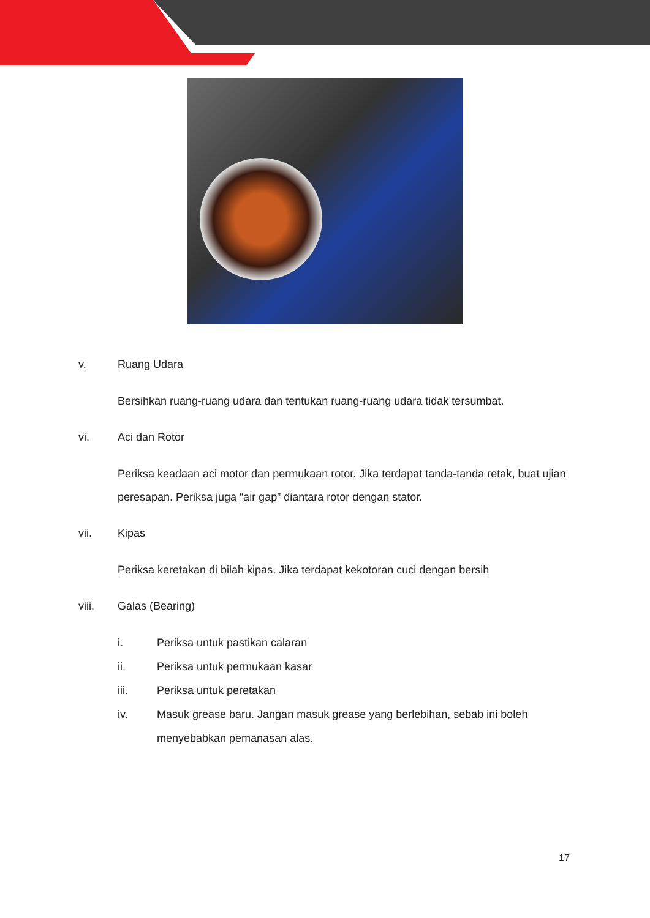v. Ruang Udara
Bersihkan ruang-ruang udara dan tentukan ruang-ruang udara tidak tersumbat.
vi. Aci dan Rotor
Periksa keadaan aci motor dan permukaan rotor. Jika terdapat tanda-tanda retak, buat ujian peresapan. Periksa juga “air gap” diantara rotor dengan stator.
vii. Kipas
Periksa keretakan di bilah kipas. Jika terdapat kekotoran cuci dengan bersih
viii. Galas (Bearing)
i. Periksa untuk pastikan calaran
ii. Periksa untuk permukaan kasar
iii. Periksa untuk peretakan
iv. Masuk grease baru. Jangan masuk grease yang berlebihan, sebab ini boleh menyebabkan pemanasan alas.
17